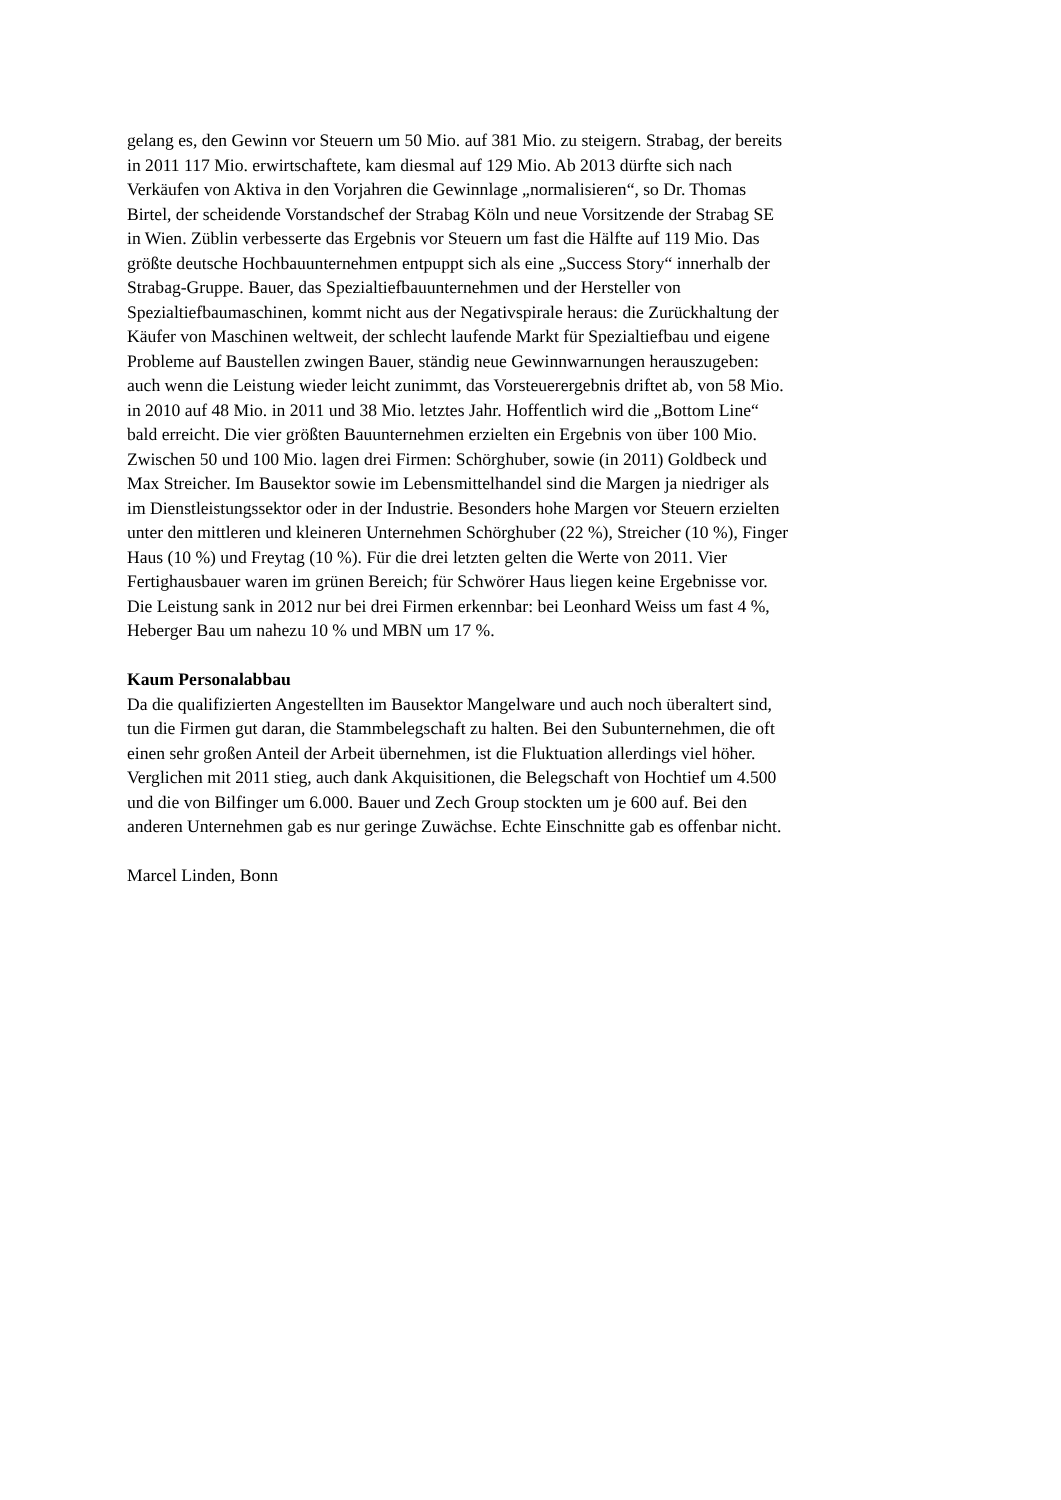gelang es, den Gewinn vor Steuern um 50 Mio. auf 381 Mio. zu steigern. Strabag, der bereits
in 2011 117 Mio. erwirtschaftete, kam diesmal auf 129 Mio. Ab 2013 dürfte sich nach
Verkäufen von Aktiva in den Vorjahren die Gewinnlage „normalisieren“, so Dr. Thomas
Birtel, der scheidende Vorstandschef der Strabag Köln und neue Vorsitzende der Strabag SE
in Wien. Züblin verbesserte das Ergebnis vor Steuern um fast die Hälfte auf 119 Mio. Das
größte deutsche Hochbauunternehmen entpuppt sich als eine „Success Story“ innerhalb der
Strabag-Gruppe. Bauer, das Spezialtiefbauunternehmen und der Hersteller von
Spezialtiefbaumaschinen, kommt nicht aus der Negativspirale heraus: die Zurückhaltung der
Käufer von Maschinen weltweit, der schlecht laufende Markt für Spezialtiefbau und eigene
Probleme auf Baustellen zwingen Bauer, ständig neue Gewinnwarnungen herauszugeben:
auch wenn die Leistung wieder leicht zunimmt, das Vorsteuerergebnis driftet ab, von 58 Mio.
in 2010 auf 48 Mio. in 2011 und 38 Mio. letztes Jahr. Hoffentlich wird die „Bottom Line“
bald erreicht. Die vier größten Bauunternehmen erzielten ein Ergebnis von über 100 Mio.
Zwischen 50 und 100 Mio. lagen drei Firmen: Schörghuber, sowie (in 2011) Goldbeck und
Max Streicher. Im Bausektor sowie im Lebensmittelhandel sind die Margen ja niedriger als
im Dienstleistungssektor oder in der Industrie. Besonders hohe Margen vor Steuern erzielten
unter den mittleren und kleineren Unternehmen Schörghuber (22 %), Streicher (10 %), Finger
Haus (10 %) und Freytag (10 %). Für die drei letzten gelten die Werte von 2011. Vier
Fertighausbauer waren im grünen Bereich; für Schwörer Haus liegen keine Ergebnisse vor.
Die Leistung sank in 2012 nur bei drei Firmen erkennbar: bei Leonhard Weiss um fast 4 %,
Heberger Bau um nahezu 10 % und MBN um 17 %.
Kaum Personalabbau
Da die qualifizierten Angestellten im Bausektor Mangelware und auch noch überaltert sind,
tun die Firmen gut daran, die Stammbelegschaft zu halten. Bei den Subunternehmen, die oft
einen sehr großen Anteil der Arbeit übernehmen, ist die Fluktuation allerdings viel höher.
Verglichen mit 2011 stieg, auch dank Akquisitionen, die Belegschaft von Hochtief um 4.500
und die von Bilfinger um 6.000. Bauer und Zech Group stockten um je 600 auf. Bei den
anderen Unternehmen gab es nur geringe Zuwächse. Echte Einschnitte gab es offenbar nicht.
Marcel Linden, Bonn